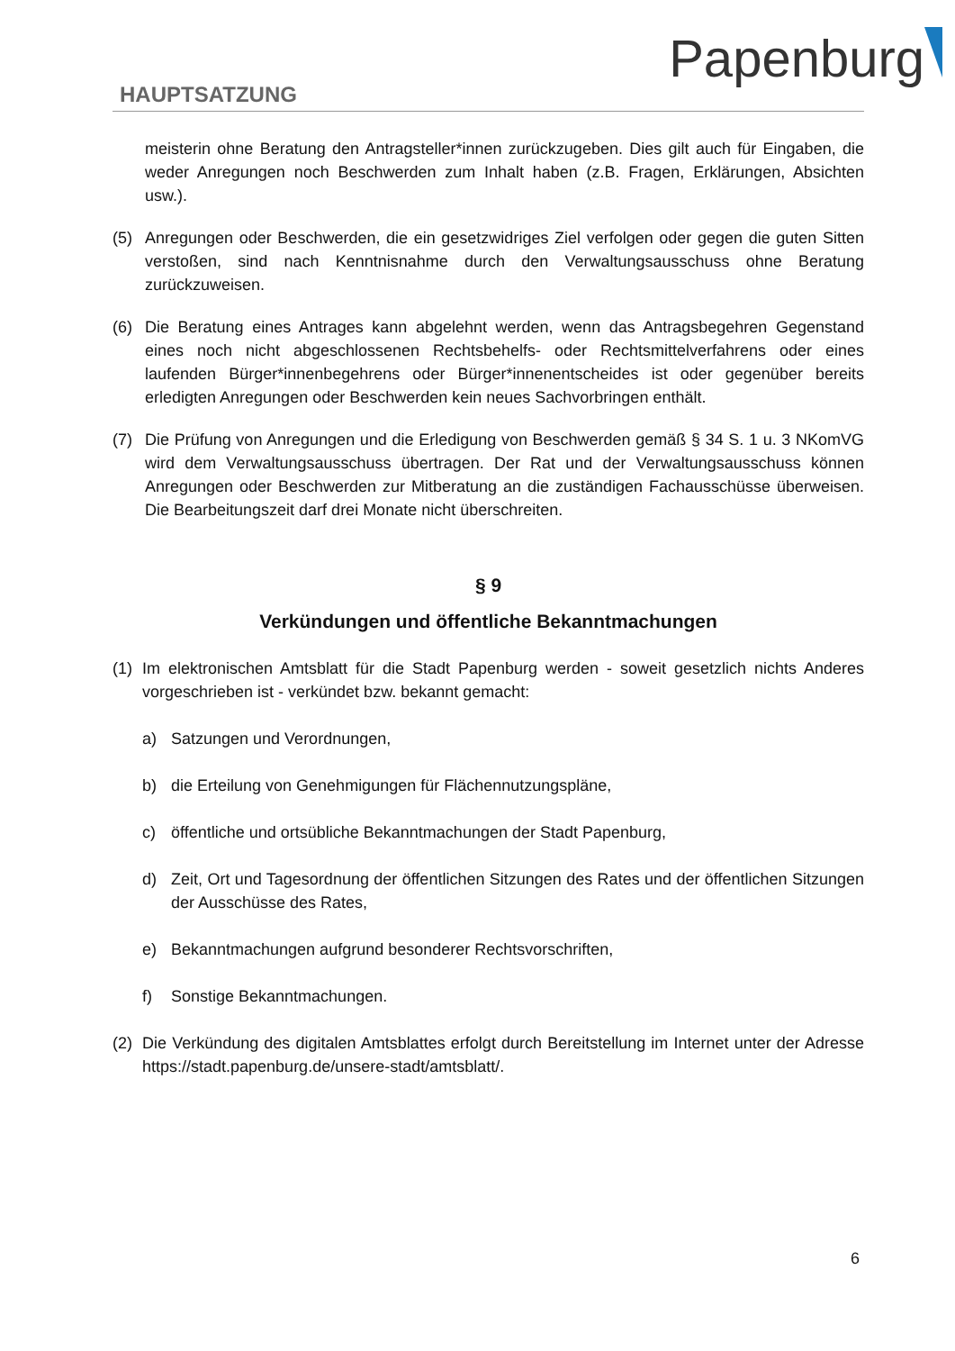Papenburg
HAUPTSATZUNG
meisterin ohne Beratung den Antragsteller*innen zurückzugeben. Dies gilt auch für Eingaben, die weder Anregungen noch Beschwerden zum Inhalt haben (z.B. Fragen, Erklärungen, Absichten usw.).
(5) Anregungen oder Beschwerden, die ein gesetzwidriges Ziel verfolgen oder gegen die guten Sitten verstoßen, sind nach Kenntnisnahme durch den Verwaltungsausschuss ohne Beratung zurückzuweisen.
(6) Die Beratung eines Antrages kann abgelehnt werden, wenn das Antragsbegehren Gegenstand eines noch nicht abgeschlossenen Rechtsbehelfs- oder Rechtsmittelverfahrens oder eines laufenden Bürger*innenbegehrens oder Bürger*innenentscheides ist oder gegenüber bereits erledigten Anregungen oder Beschwerden kein neues Sachvorbringen enthält.
(7) Die Prüfung von Anregungen und die Erledigung von Beschwerden gemäß § 34 S. 1 u. 3 NKomVG wird dem Verwaltungsausschuss übertragen. Der Rat und der Verwaltungsausschuss können Anregungen oder Beschwerden zur Mitberatung an die zuständigen Fachausschüsse überweisen. Die Bearbeitungszeit darf drei Monate nicht überschreiten.
§ 9
Verkündungen und öffentliche Bekanntmachungen
(1) Im elektronischen Amtsblatt für die Stadt Papenburg werden - soweit gesetzlich nichts Anderes vorgeschrieben ist - verkündet bzw. bekannt gemacht:
a) Satzungen und Verordnungen,
b) die Erteilung von Genehmigungen für Flächennutzungspläne,
c) öffentliche und ortsübliche Bekanntmachungen der Stadt Papenburg,
d) Zeit, Ort und Tagesordnung der öffentlichen Sitzungen des Rates und der öffentlichen Sitzungen der Ausschüsse des Rates,
e) Bekanntmachungen aufgrund besonderer Rechtsvorschriften,
f) Sonstige Bekanntmachungen.
(2) Die Verkündung des digitalen Amtsblattes erfolgt durch Bereitstellung im Internet unter der Adresse https://stadt.papenburg.de/unsere-stadt/amtsblatt/.
6